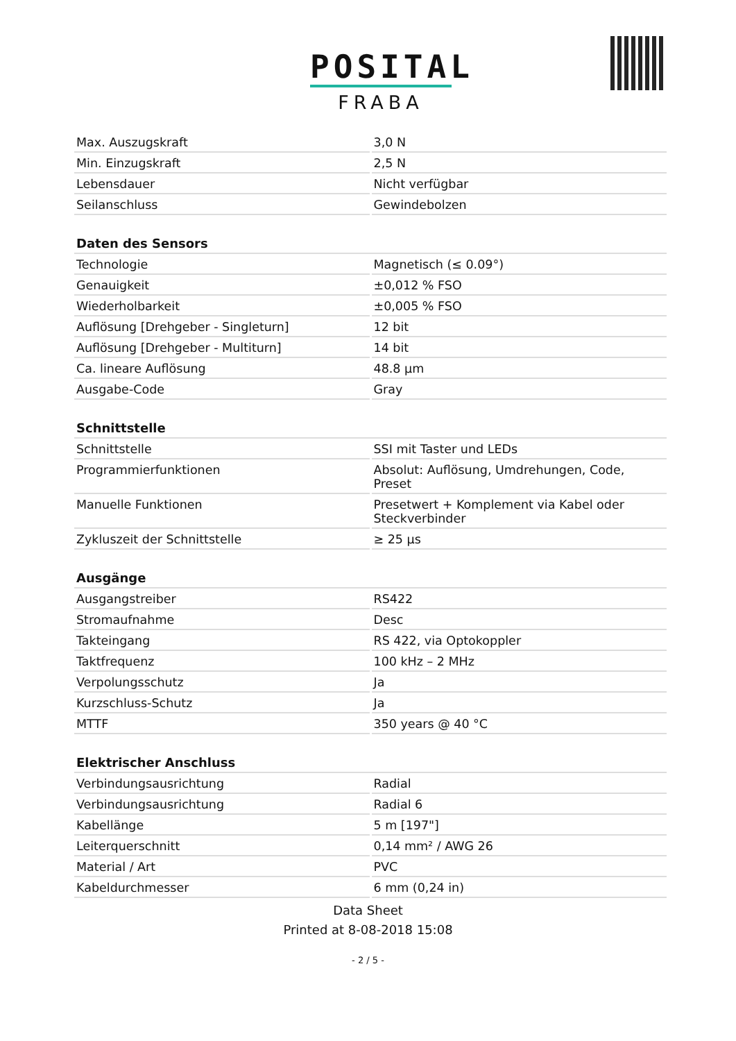POSITAL
FRABA
| Max. Auszugskraft | 3,0 N |
| Min. Einzugskraft | 2,5 N |
| Lebensdauer | Nicht verfügbar |
| Seilanschluss | Gewindebolzen |
| Daten des Sensors | |
| Technologie | Magnetisch (≤ 0.09°) |
| Genauigkeit | ±0,012 % FSO |
| Wiederholbarkeit | ±0,005 % FSO |
| Auflösung [Drehgeber - Singleturn] | 12 bit |
| Auflösung [Drehgeber - Multiturn] | 14 bit |
| Ca. lineare Auflösung | 48.8 µm |
| Ausgabe-Code | Gray |
| Schnittstelle | |
| Schnittstelle | SSI mit Taster und LEDs |
| Programmierfunktionen | Absolut: Auflösung, Umdrehungen, Code, Preset |
| Manuelle Funktionen | Presetwert + Komplement via Kabel oder Steckverbinder |
| Zykluszeit der Schnittstelle | ≥ 25 µs |
| Ausgänge | |
| Ausgangstreiber | RS422 |
| Stromaufnahme | Desc |
| Takteingang | RS 422, via Optokoppler |
| Taktfrequenz | 100 kHz – 2 MHz |
| Verpolungsschutz | Ja |
| Kurzschluss-Schutz | Ja |
| MTTF | 350 years @ 40 °C |
| Elektrischer Anschluss | |
| Verbindungsausrichtung | Radial |
| Verbindungsausrichtung | Radial 6 |
| Kabellänge | 5 m [197"] |
| Leiterquerschnitt | 0,14 mm² / AWG 26 |
| Material / Art | PVC |
| Kabeldurchmesser | 6 mm (0,24 in) |
Data Sheet
Printed at 8-08-2018 15:08
- 2 / 5 -